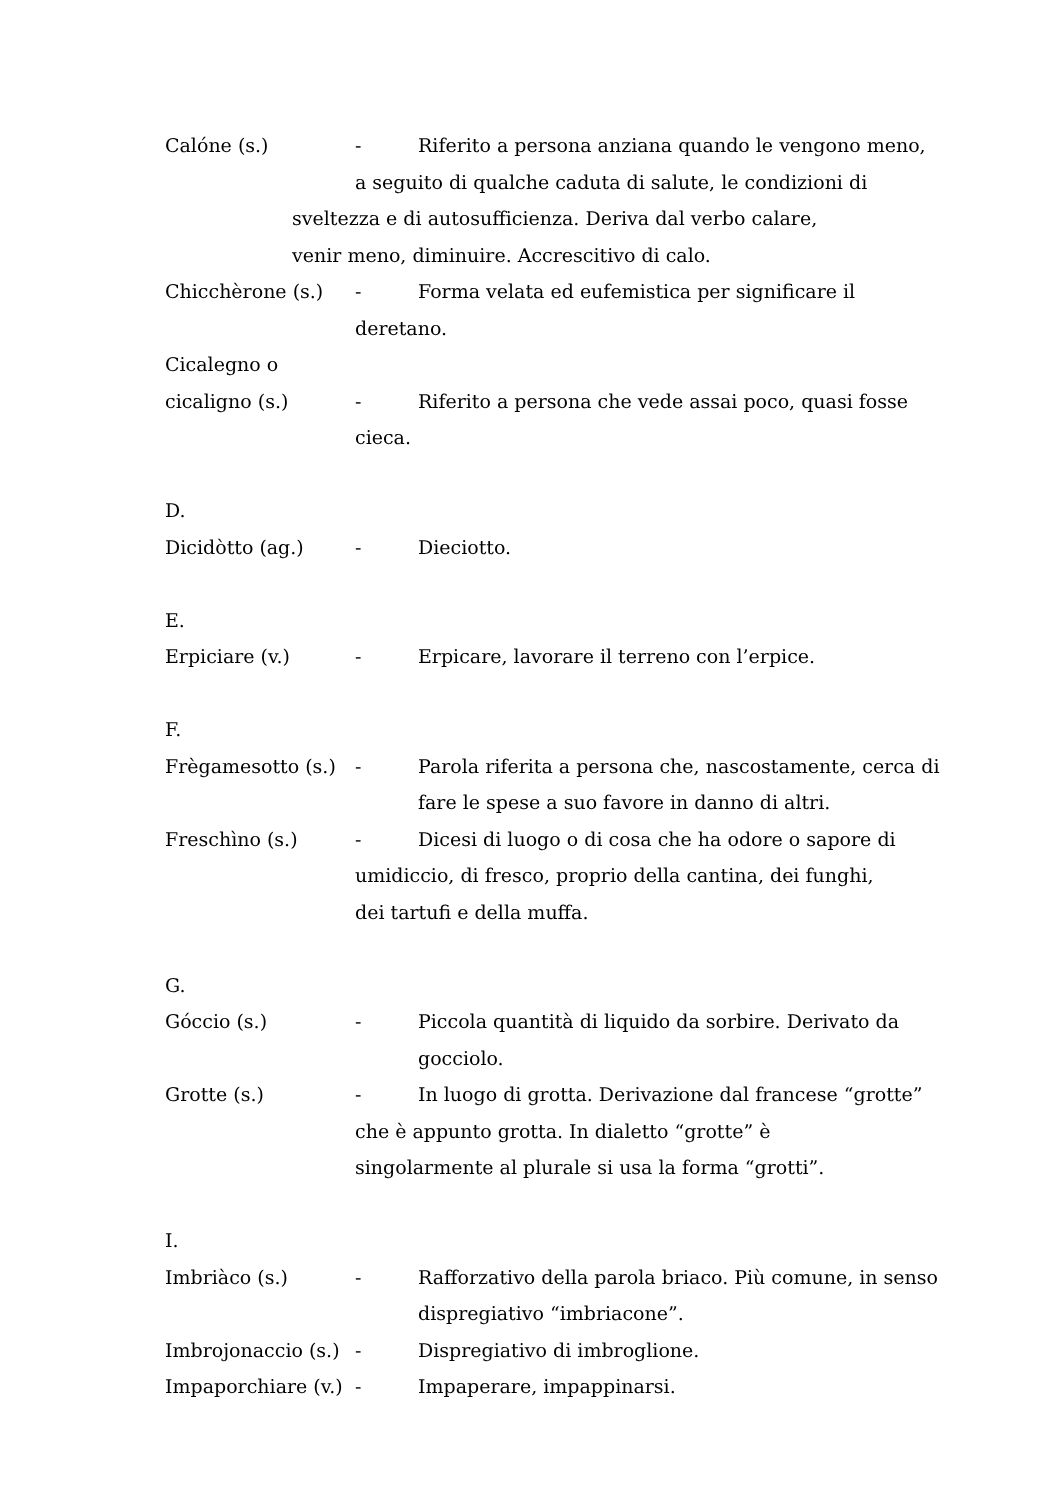Calóne (s.) - Riferito a persona anziana quando le vengono meno,
a seguito di qualche caduta di salute, le condizioni di
sveltezza e di autosufficienza. Deriva dal verbo calare,
venir meno, diminuire. Accrescitivo di calo.
Chicchèrone (s.) - Forma velata ed eufemistica per significare il
deretano.
Cicalegno o
cicaligno (s.) - Riferito a persona che vede assai poco, quasi fosse
cieca.
D.
Dicidòtto (ag.) - Dieciotto.
E.
Erpiciare (v.) - Erpicare, lavorare il terreno con l’erpice.
F.
Frègamesotto (s.) - Parola riferita a persona che, nascostamente, cerca di
fare le spese a suo favore in danno di altri.
Freschìno (s.) - Dicesi di luogo o di cosa che ha odore o sapore di
umidiccio, di fresco, proprio della cantina, dei funghi,
dei tartufi e della muffa.
G.
Góccio (s.) - Piccola quantità di liquido da sorbire. Derivato da
gocciolo.
Grotte (s.) - In luogo di grotta. Derivazione dal francese “grotte”
che è appunto grotta. In dialetto “grotte” è
singolarmente al plurale si usa la forma “grotti”.
I.
Imbriàco (s.) - Rafforzativo della parola briaco. Più comune, in senso
dispregiativo “imbriacone”.
Imbrojonaccio (s.) - Dispregiativo di imbroglione.
Impaporchiare (v.) - Impaperare, impappinarsi.